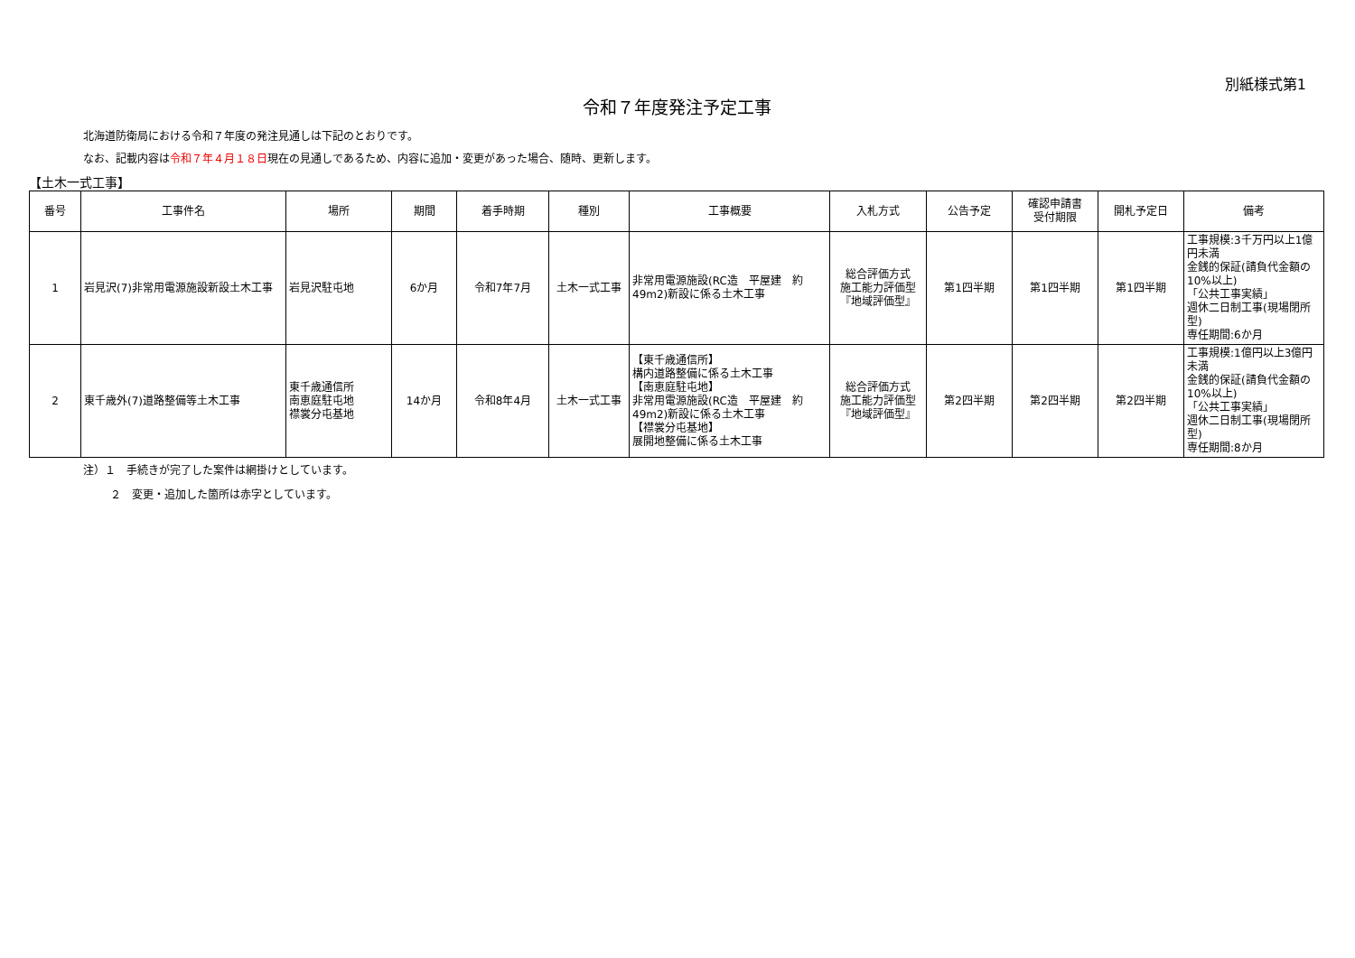別紙様式第1
令和７年度発注予定工事
北海道防衛局における令和７年度の発注見通しは下記のとおりです。
なお、記載内容は令和７年４月１８日現在の見通しであるため、内容に追加・変更があった場合、随時、更新します。
【土木一式工事】
| 番号 | 工事件名 | 場所 | 期間 | 着手時期 | 種別 | 工事概要 | 入札方式 | 公告予定 | 確認申請書 受付期限 | 開札予定日 | 備考 |
| --- | --- | --- | --- | --- | --- | --- | --- | --- | --- | --- | --- |
| 1 | 岩見沢(7)非常用電源施設新設土木工事 | 岩見沢駐屯地 | 6か月 | 令和7年7月 | 土木一式工事 | 非常用電源施設(RC造 平屋建 約49m2)新設に係る土木工事 | 総合評価方式 施工能力評価型 『地域評価型』 | 第1四半期 | 第1四半期 | 第1四半期 | 工事規模:3千万円以上1億円未満 金銭的保証(請負代金額の10%以上) 「公共工事実績」 週休二日制工事(現場閉所型) 専任期間:6か月 |
| 2 | 東千歳外(7)道路整備等土木工事 | 東千歳通信所 南恵庭駐屯地 襟裳分屯基地 | 14か月 | 令和8年4月 | 土木一式工事 | 【東千歳通信所】 構内道路整備に係る土木工事 【南恵庭駐屯地】 非常用電源施設(RC造 平屋建 約49m2)新設に係る土木工事 【襟裳分屯基地】 展開地整備に係る土木工事 | 総合評価方式 施工能力評価型 『地域評価型』 | 第2四半期 | 第2四半期 | 第2四半期 | 工事規模:1億円以上3億円未満 金銭的保証(請負代金額の10%以上) 「公共工事実績」 週休二日制工事(現場閉所型) 専任期間:8か月 |
注）１　手続きが完了した案件は網掛けとしています。
２　変更・追加した箇所は赤字としています。